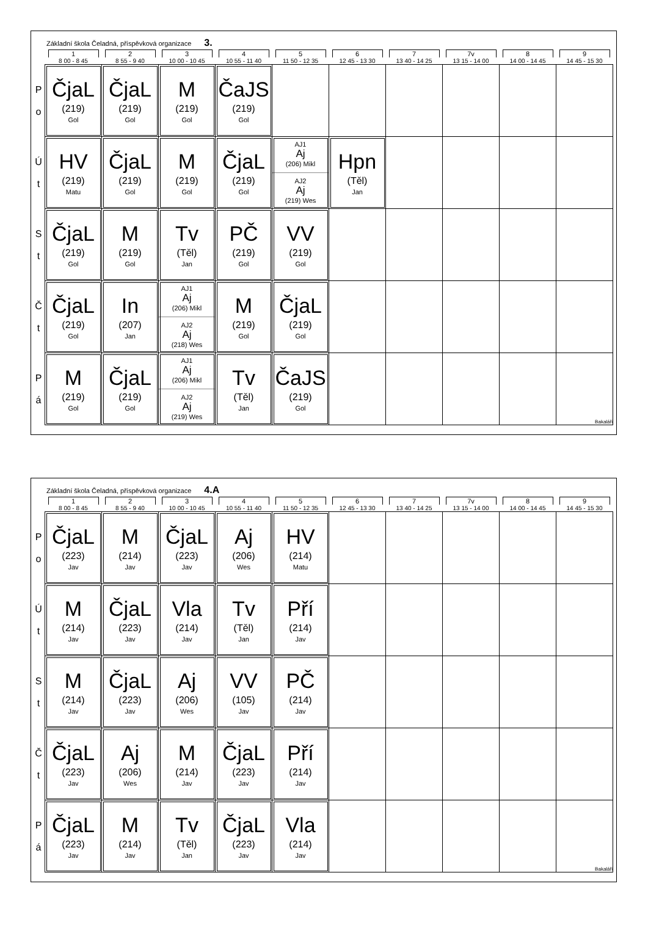Základní škola Čeladná, příspěvková organizace 3.
| | 1 8 00 - 8 45 | 2 8 55 - 9 40 | 3 10 00 - 10 45 | 4 10 55 - 11 40 | 5 11 50 - 12 35 | 6 12 45 - 13 30 | 7 13 40 - 14 25 | 7v 13 15 - 14 00 | 8 14 00 - 14 45 | 9 14 45 - 15 30 |
| --- | --- | --- | --- | --- | --- | --- | --- | --- | --- | --- |
| P o | ČjaL (219) Gol | ČjaL (219) Gol | M (219) Gol | ČaJS (219) Gol | | | | | | |
| Ú t | HV (219) Matu | ČjaL (219) Gol | M (219) Gol | ČjaL (219) Gol | AJ1 Aj (206) Mikl AJ2 Aj (219) Wes | Hpn (Těl) Jan | | | | |
| S t | ČjaL (219) Gol | M (219) Gol | Tv (Těl) Jan | PČ (219) Gol | VV (219) Gol | | | | | |
| Č t | ČjaL (219) Gol | In (207) Jan | AJ1 Aj (206) Mikl AJ2 Aj (218) Wes | M (219) Gol | ČjaL (219) Gol | | | | | |
| P á | M (219) Gol | ČjaL (219) Gol | AJ1 Aj (206) Mikl AJ2 Aj (219) Wes | Tv (Těl) Jan | ČaJS (219) Gol | | | | | Bakaláři |
Základní škola Čeladná, příspěvková organizace 4.A
| | 1 8 00 - 8 45 | 2 8 55 - 9 40 | 3 10 00 - 10 45 | 4 10 55 - 11 40 | 5 11 50 - 12 35 | 6 12 45 - 13 30 | 7 13 40 - 14 25 | 7v 13 15 - 14 00 | 8 14 00 - 14 45 | 9 14 45 - 15 30 |
| --- | --- | --- | --- | --- | --- | --- | --- | --- | --- | --- |
| P o | ČjaL (223) Jav | M (214) Jav | ČjaL (223) Jav | Aj (206) Wes | HV (214) Matu | | | | | |
| Ú t | M (214) Jav | ČjaL (223) Jav | Vla (214) Jav | Tv (Těl) Jan | Pří (214) Jav | | | | | |
| S t | M (214) Jav | ČjaL (223) Jav | Aj (206) Wes | VV (105) Jav | PČ (214) Jav | | | | | |
| Č t | ČjaL (223) Jav | Aj (206) Wes | M (214) Jav | ČjaL (223) Jav | Pří (214) Jav | | | | | |
| P á | ČjaL (223) Jav | M (214) Jav | Tv (Těl) Jan | ČjaL (223) Jav | Vla (214) Jav | | | | | Bakaláři |